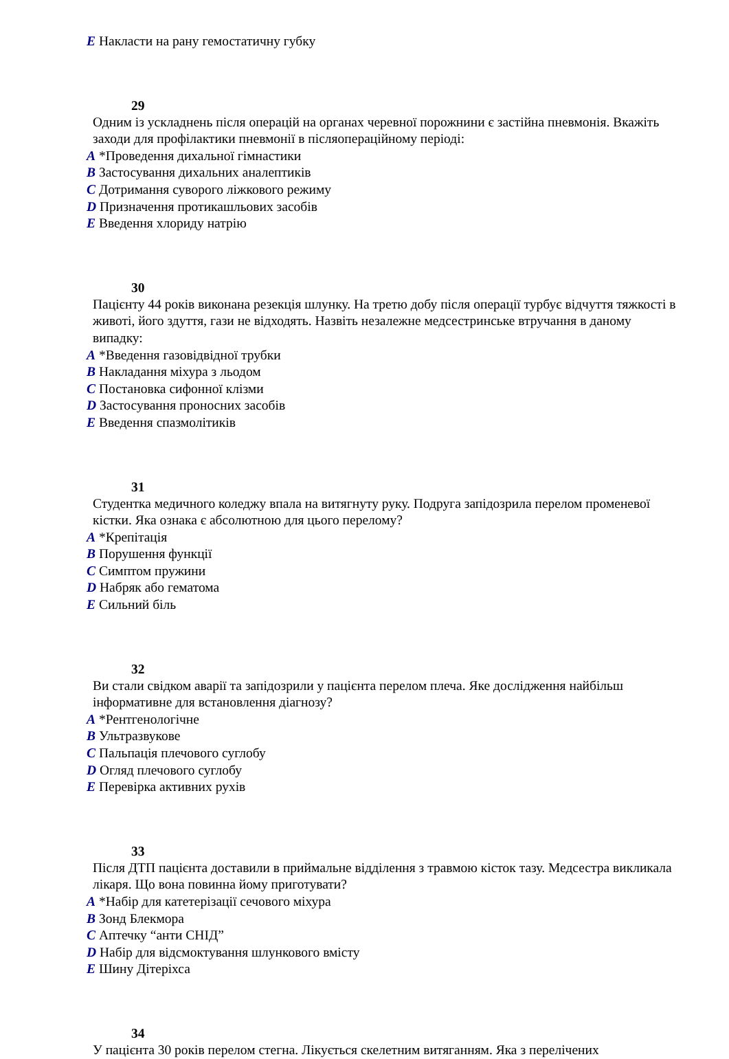E Накласти на рану гемостатичну губку
29
Одним із ускладнень після операцій на органах черевної порожнини є застійна пневмонія. Вкажіть заходи для профілактики пневмонії в післяопераційному періоді:
A *Проведення дихальної гімнастики
B Застосування дихальних аналептиків
C Дотримання суворого ліжкового режиму
D Призначення протикашльових засобів
E Введення хлориду натрію
30
Пацієнту 44 років виконана резекція шлунку. На третю добу після операції турбує відчуття тяжкості в животі, його здуття, гази не відходять. Назвіть незалежне медсестринське втручання в даному випадку:
A *Введення газовідвідної трубки
B Накладання міхура з льодом
C Постановка сифонної клізми
D Застосування проносних засобів
E Введення спазмолітиків
31
Студентка медичного коледжу впала на витягнуту руку. Подруга запідозрила перелом променевої кістки. Яка ознака є абсолютною для цього перелому?
A *Крепітація
B Порушення функції
C Симптом пружини
D Набряк або гематома
E Сильний біль
32
Ви стали свідком аварії та запідозрили у пацієнта перелом плеча. Яке дослідження найбільш інформативне для встановлення діагнозу?
A *Рентгенологічне
B Ультразвукове
C Пальпація плечового суглобу
D Огляд плечового суглобу
E Перевірка активних рухів
33
Після ДТП пацієнта доставили в приймальне відділення з травмою кісток тазу. Медсестра викликала лікаря. Що вона повинна йому приготувати?
A *Набір для катетерізації сечового міхура
B Зонд Блекмора
C Аптечку “анти СНІД”
D Набір для відсмоктування шлункового вмісту
E Шину Дітеріхса
34
У пацієнта 30 років перелом стегна. Лікується скелетним витяганням. Яка з перелічених